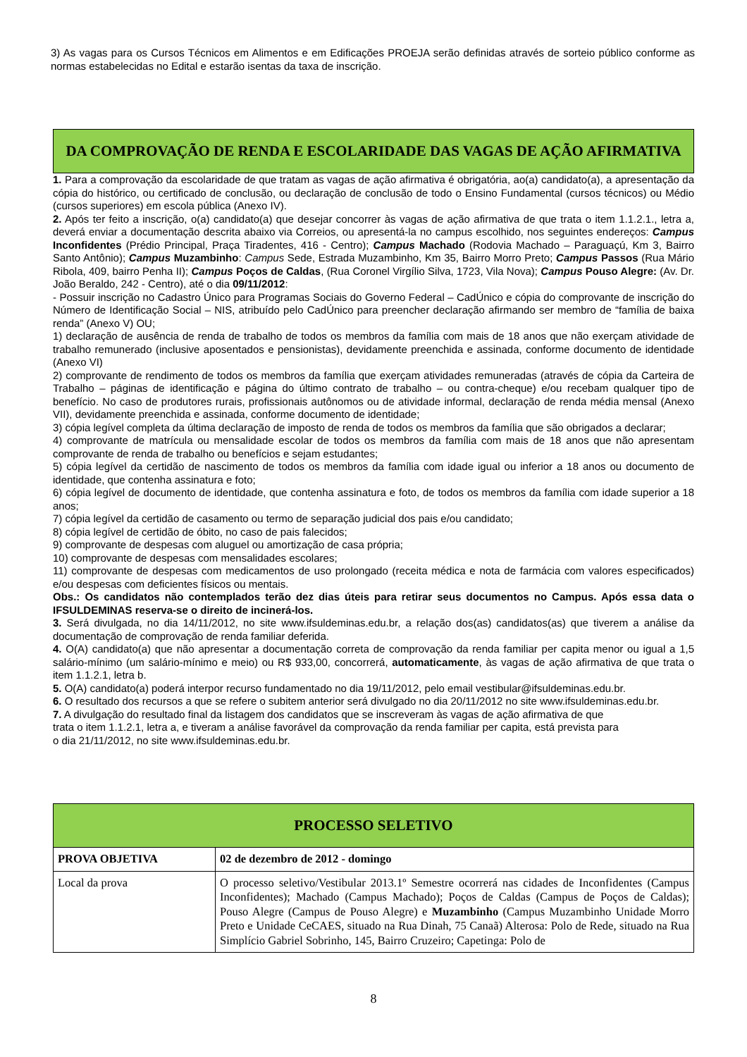3) As vagas para os Cursos Técnicos em Alimentos e em Edificações PROEJA serão definidas através de sorteio público conforme as normas estabelecidas no Edital e estarão isentas da taxa de inscrição.
DA COMPROVAÇÃO DE RENDA E ESCOLARIDADE DAS VAGAS DE AÇÃO AFIRMATIVA
1. Para a comprovação da escolaridade de que tratam as vagas de ação afirmativa é obrigatória, ao(a) candidato(a), a apresentação da cópia do histórico, ou certificado de conclusão, ou declaração de conclusão de todo o Ensino Fundamental (cursos técnicos) ou Médio (cursos superiores) em escola pública (Anexo IV).
2. Após ter feito a inscrição, o(a) candidato(a) que desejar concorrer às vagas de ação afirmativa de que trata o item 1.1.2.1., letra a, deverá enviar a documentação descrita abaixo via Correios, ou apresentá-la no campus escolhido, nos seguintes endereços: Campus Inconfidentes (Prédio Principal, Praça Tiradentes, 416 - Centro); Campus Machado (Rodovia Machado – Paraguaçú, Km 3, Bairro Santo Antônio); Campus Muzambinho: Campus Sede, Estrada Muzambinho, Km 35, Bairro Morro Preto; Campus Passos (Rua Mário Ribola, 409, bairro Penha II); Campus Poços de Caldas, (Rua Coronel Virgílio Silva, 1723, Vila Nova); Campus Pouso Alegre: (Av. Dr. João Beraldo, 242 - Centro), até o dia 09/11/2012:
- Possuir inscrição no Cadastro Único para Programas Sociais do Governo Federal – CadÚnico e cópia do comprovante de inscrição do Número de Identificação Social – NIS, atribuído pelo CadÚnico para preencher declaração afirmando ser membro de “família de baixa renda” (Anexo V) OU;
1) declaração de ausência de renda de trabalho de todos os membros da família com mais de 18 anos que não exerçam atividade de trabalho remunerado (inclusive aposentados e pensionistas), devidamente preenchida e assinada, conforme documento de identidade (Anexo VI)
2) comprovante de rendimento de todos os membros da família que exerçam atividades remuneradas (através de cópia da Carteira de Trabalho – páginas de identificação e página do último contrato de trabalho – ou contra-cheque) e/ou recebam qualquer tipo de benefício. No caso de produtores rurais, profissionais autônomos ou de atividade informal, declaração de renda média mensal (Anexo VII), devidamente preenchida e assinada, conforme documento de identidade;
3) cópia legível completa da última declaração de imposto de renda de todos os membros da família que são obrigados a declarar;
4) comprovante de matrícula ou mensalidade escolar de todos os membros da família com mais de 18 anos que não apresentam comprovante de renda de trabalho ou benefícios e sejam estudantes;
5) cópia legível da certidão de nascimento de todos os membros da família com idade igual ou inferior a 18 anos ou documento de identidade, que contenha assinatura e foto;
6) cópia legível de documento de identidade, que contenha assinatura e foto, de todos os membros da família com idade superior a 18 anos;
7) cópia legível da certidão de casamento ou termo de separação judicial dos pais e/ou candidato;
8) cópia legível de certidão de óbito, no caso de pais falecidos;
9) comprovante de despesas com aluguel ou amortização de casa própria;
10) comprovante de despesas com mensalidades escolares;
11) comprovante de despesas com medicamentos de uso prolongado (receita médica e nota de farmácia com valores especificados) e/ou despesas com deficientes físicos ou mentais.
Obs.: Os candidatos não contemplados terão dez dias úteis para retirar seus documentos no Campus. Após essa data o IFSULDEMINAS reserva-se o direito de incinerá-los.
3. Será divulgada, no dia 14/11/2012, no site www.ifsuldeminas.edu.br, a relação dos(as) candidatos(as) que tiverem a análise da documentação de comprovação de renda familiar deferida.
4. O(A) candidato(a) que não apresentar a documentação correta de comprovação da renda familiar per capita menor ou igual a 1,5 salário-mínimo (um salário-mínimo e meio) ou R$ 933,00, concorrerá, automaticamente, às vagas de ação afirmativa de que trata o item 1.1.2.1, letra b.
5. O(A) candidato(a) poderá interpor recurso fundamentado no dia 19/11/2012, pelo email vestibular@ifsuldeminas.edu.br.
6. O resultado dos recursos a que se refere o subitem anterior será divulgado no dia 20/11/2012 no site www.ifsuldeminas.edu.br.
7. A divulgação do resultado final da listagem dos candidatos que se inscreveram às vagas de ação afirmativa de que
trata o item 1.1.2.1, letra a, e tiveram a análise favorável da comprovação da renda familiar per capita, está prevista para
o dia 21/11/2012, no site www.ifsuldeminas.edu.br.
PROCESSO SELETIVO
| PROVA OBJETIVA | 02 de dezembro de 2012 - domingo |
| Local da prova | O processo seletivo/Vestibular 2013.1º Semestre ocorrerá nas cidades de Inconfidentes (Campus Inconfidentes); Machado (Campus Machado); Poços de Caldas (Campus de Poços de Caldas); Pouso Alegre (Campus de Pouso Alegre) e Muzambinho (Campus Muzambinho Unidade Morro Preto e Unidade CeCAES, situado na Rua Dinah, 75 Canaã) Alterosa: Polo de Rede, situado na Rua Simplício Gabriel Sobrinho, 145, Bairro Cruzeiro; Capetinga: Polo de |
8